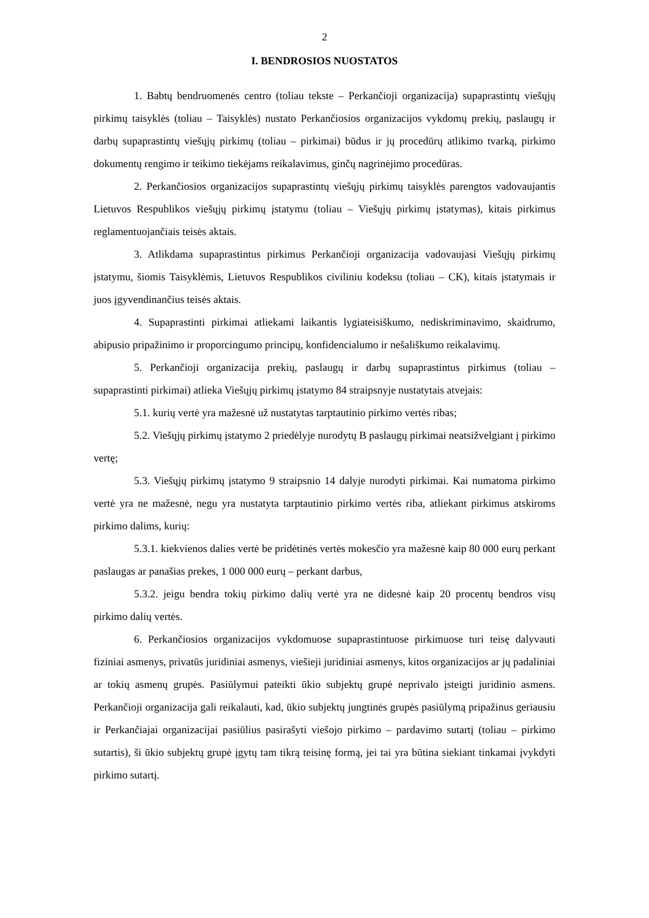2
I. BENDROSIOS NUOSTATOS
1. Babtų bendruomenės centro (toliau tekste – Perkančioji organizacija) supaprastintų viešųjų pirkimų taisyklės (toliau – Taisyklės) nustato Perkančiosios organizacijos vykdomų prekių, paslaugų ir darbų supaprastintų viešųjų pirkimų (toliau – pirkimai) būdus ir jų procedūrų atlikimo tvarką, pirkimo dokumentų rengimo ir teikimo tiekėjams reikalavimus, ginčų nagrinėjimo procedūras.
2. Perkančiosios organizacijos supaprastintų viešųjų pirkimų taisyklės parengtos vadovaujantis Lietuvos Respublikos viešųjų pirkimų įstatymu (toliau – Viešųjų pirkimų įstatymas), kitais pirkimus reglamentuojančiais teisės aktais.
3. Atlikdama supaprastintus pirkimus Perkančioji organizacija vadovaujasi Viešųjų pirkimų įstatymu, šiomis Taisyklėmis, Lietuvos Respublikos civiliniu kodeksu (toliau – CK), kitais įstatymais ir juos įgyvendinančius teisės aktais.
4. Supaprastinti pirkimai atliekami laikantis lygiateisiškumo, nediskriminavimo, skaidrumo, abipusio pripažinimo ir proporcingumo principų, konfidencialumo ir nešališkumo reikalavimų.
5. Perkančioji organizacija prekių, paslaugų ir darbų supaprastintus pirkimus (toliau – supaprastinti pirkimai) atlieka Viešųjų pirkimų įstatymo 84 straipsnyje nustatytais atvejais:
5.1. kurių vertė yra mažesnė už nustatytas tarptautinio pirkimo vertės ribas;
5.2. Viešųjų pirkimų įstatymo 2 priedėlyje nurodytų B paslaugų pirkimai neatsižvelgiant į pirkimo vertę;
5.3. Viešųjų pirkimų įstatymo 9 straipsnio 14 dalyje nurodyti pirkimai. Kai numatoma pirkimo vertė yra ne mažesnė, negu yra nustatyta tarptautinio pirkimo vertės riba, atliekant pirkimus atskiroms pirkimo dalims, kurių:
5.3.1. kiekvienos dalies vertė be pridėtinės vertės mokesčio yra mažesnė kaip 80 000 eurų perkant paslaugas ar panašias prekes, 1 000 000 eurų – perkant darbus,
5.3.2. jeigu bendra tokių pirkimo dalių vertė yra ne didesnė kaip 20 procentų bendros visų pirkimo dalių vertės.
6. Perkančiosios organizacijos vykdomuose supaprastintuose pirkimuose turi teisę dalyvauti fiziniai asmenys, privatūs juridiniai asmenys, viešieji juridiniai asmenys, kitos organizacijos ar jų padaliniai ar tokių asmenų grupės. Pasiūlymui pateikti ūkio subjektų grupė neprivalo įsteigti juridinio asmens. Perkančioji organizacija gali reikalauti, kad, ūkio subjektų jungtinės grupės pasiūlymą pripažinus geriausiu ir Perkančiajai organizacijai pasiūlius pasirašyti viešojo pirkimo – pardavimo sutartį (toliau – pirkimo sutartis), ši ūkio subjektų grupė įgytų tam tikrą teisinę formą, jei tai yra būtina siekiant tinkamai įvykdyti pirkimo sutartį.